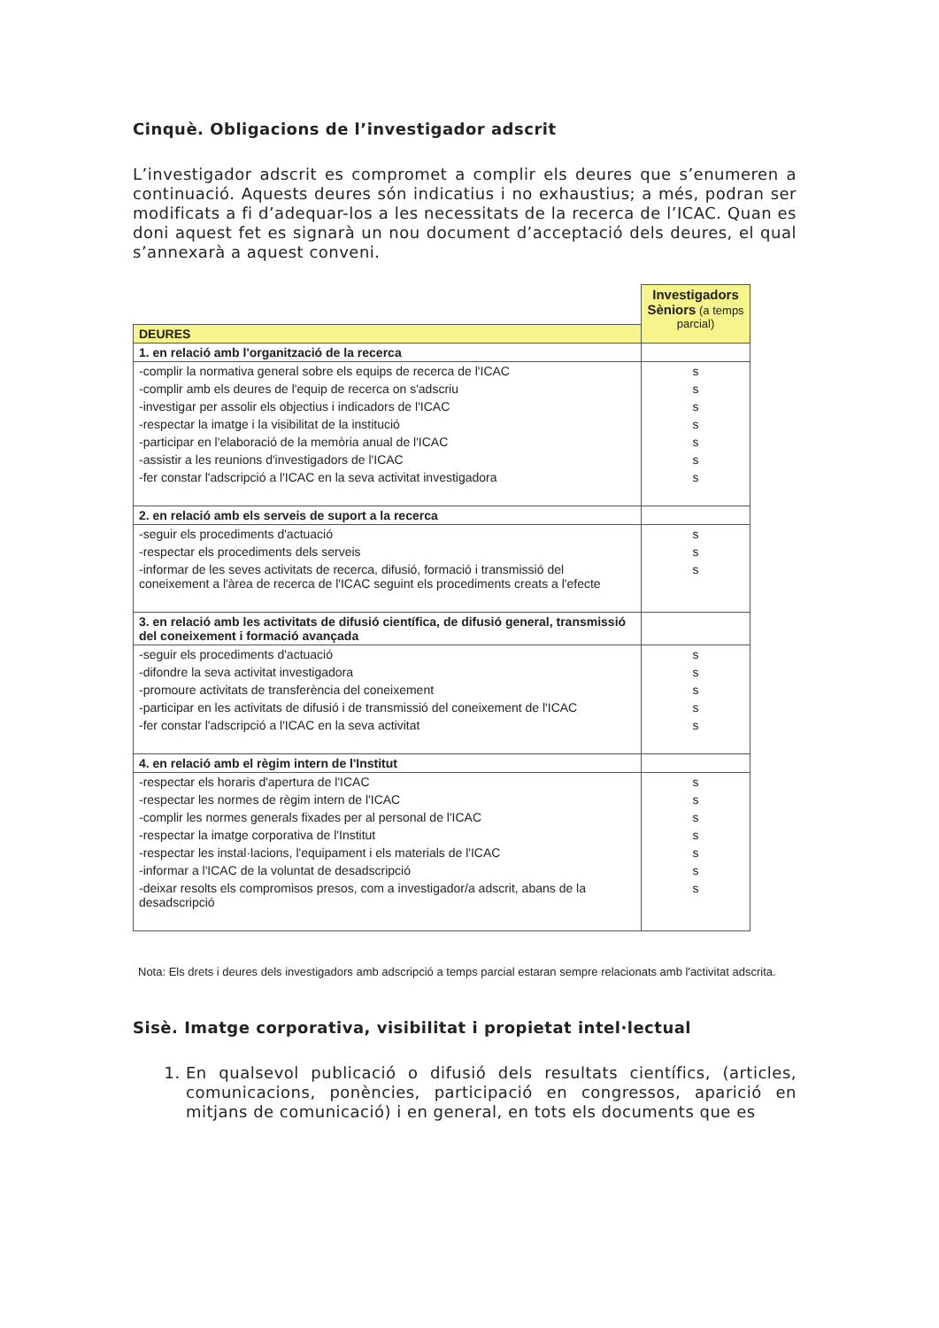Cinquè. Obligacions de l’investigador adscrit
L’investigador adscrit es compromet a complir els deures que s’enumeren a continuació. Aquests deures són indicatius i no exhaustius; a més, podran ser modificats a fi d’adequar-los a les necessitats de la recerca de l’ICAC. Quan es doni aquest fet es signarà un nou document d’acceptació dels deures, el qual s’annexarà a aquest conveni.
| | Investigadors Sèniors (a temps parcial) |
| DEURES | |
| 1. en relació amb l'organització de la recerca | |
| -complir la normativa general sobre els equips de recerca de l'ICAC | s |
| -complir amb els deures de l'equip de recerca on s'adscriu | s |
| -investigar per assolir els objectius i indicadors de l'ICAC | s |
| -respectar la imatge i la visibilitat de la institució | s |
| -participar en l'elaboració de la memòria anual de l'ICAC | s |
| -assistir a les reunions d'investigadors de l'ICAC | s |
| -fer constar l'adscripció a l'ICAC en la seva activitat investigadora | s |
| 2. en relació amb els serveis de suport a la recerca | |
| -seguir els procediments d'actuació | s |
| -respectar els procediments dels serveis | s |
| -informar de les seves activitats de recerca, difusió, formació i transmissió del coneixement a l'àrea de recerca de l'ICAC seguint els procediments creats a l'efecte | s |
| 3. en relació amb les activitats de difusió científica, de difusió general, transmissió del coneixement i formació avançada | |
| -seguir els procediments d'actuació | s |
| -difondre la seva activitat investigadora | s |
| -promoure activitats de transferència del coneixement | s |
| -participar en les activitats de difusió i de transmissió del coneixement de l'ICAC | s |
| -fer constar l'adscripció a l'ICAC en la seva activitat | s |
| 4. en relació amb el règim intern de l'Institut | |
| -respectar els horaris d'apertura de l'ICAC | s |
| -respectar les normes de règim intern de l'ICAC | s |
| -complir les normes generals fixades per al personal de l'ICAC | s |
| -respectar la imatge corporativa de l'Institut | s |
| -respectar les instal·lacions, l'equipament i els materials de l'ICAC | s |
| -informar a l'ICAC de la voluntat de desadscripció | s |
| -deixar resolts els compromisos presos, com a investigador/a adscrit, abans de la desadscripció | s |
Nota: Els drets i deures dels investigadors amb adscripció a temps parcial estaran sempre relacionats amb l'activitat adscrita.
Sisè. Imatge corporativa, visibilitat i propietat intel·lectual
1. En qualsevol publicació o difusió dels resultats científics, (articles, comunicacions, ponències, participació en congressos, aparició en mitjans de comunicació) i en general, en tots els documents que es